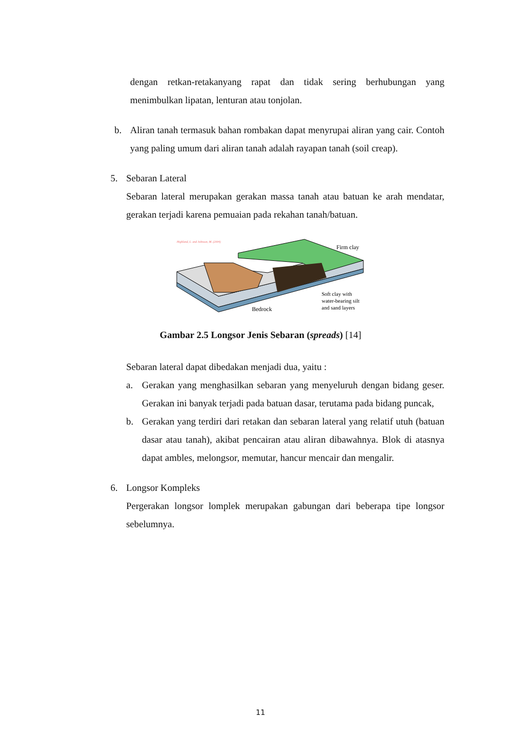dengan retkan-retakanyang rapat dan tidak sering berhubungan yang menimbulkan lipatan, lenturan atau tonjolan.
b. Aliran tanah termasuk bahan rombakan dapat menyrupai aliran yang cair. Contoh yang paling umum dari aliran tanah adalah rayapan tanah (soil creap).
5. Sebaran Lateral
Sebaran lateral merupakan gerakan massa tanah atau batuan ke arah mendatar, gerakan terjadi karena pemuaian pada rekahan tanah/batuan.
Highland, L. and Johnson, M. (2004)
Firm clay
Soft clay with
water-bearing silt
and sand layers
Bedrock
Gambar 2.5 Longsor Jenis Sebaran (spreads) [14]
Sebaran lateral dapat dibedakan menjadi dua, yaitu :
a. Gerakan yang menghasilkan sebaran yang menyeluruh dengan bidang geser. Gerakan ini banyak terjadi pada batuan dasar, terutama pada bidang puncak,
b. Gerakan yang terdiri dari retakan dan sebaran lateral yang relatif utuh (batuan dasar atau tanah), akibat pencairan atau aliran dibawahnya. Blok di atasnya dapat ambles, melongsor, memutar, hancur mencair dan mengalir.
6. Longsor Kompleks
Pergerakan longsor lomplek merupakan gabungan dari beberapa tipe longsor sebelumnya.
11